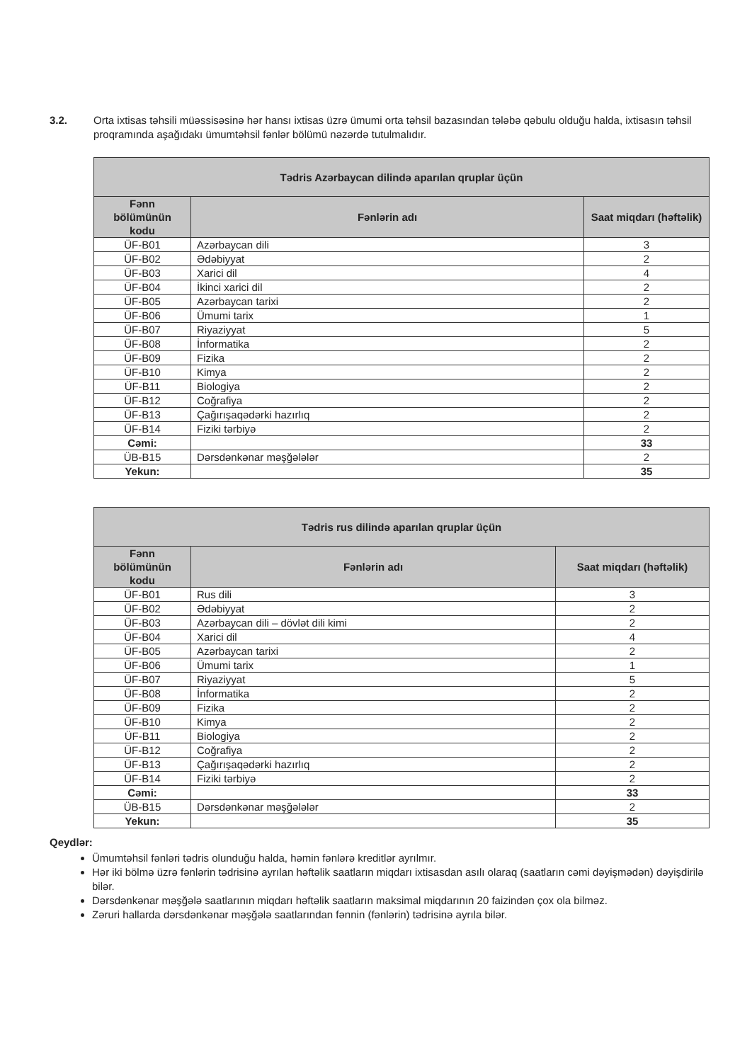3.2. Orta ixtisas təhsili müəssisəsinə hər hansı ixtisas üzrə ümumi orta təhsil bazasından tələbə qəbulu olduğu halda, ixtisasın təhsil proqramında aşağıdakı ümumtəhsil fənlər bölümü nəzərdə tutulmalıdır.
| Tədris Azərbaycan dilində aparılan qruplar üçün | | |
| --- | --- | --- |
| Fənn bölümünün kodu | Fənlərin adı | Saat miqdarı (həftəlik) |
| ÜF-B01 | Azərbaycan dili | 3 |
| ÜF-B02 | Ədəbiyyat | 2 |
| ÜF-B03 | Xarici dil | 4 |
| ÜF-B04 | İkinci xarici dil | 2 |
| ÜF-B05 | Azərbaycan tarixi | 2 |
| ÜF-B06 | Ümumi tarix | 1 |
| ÜF-B07 | Riyaziyyat | 5 |
| ÜF-B08 | İnformatika | 2 |
| ÜF-B09 | Fizika | 2 |
| ÜF-B10 | Kimya | 2 |
| ÜF-B11 | Biologiya | 2 |
| ÜF-B12 | Coğrafiya | 2 |
| ÜF-B13 | Çağırışaqədərki hazırlıq | 2 |
| ÜF-B14 | Fiziki tərbiyə | 2 |
| Cəmi: | | 33 |
| ÜB-B15 | Dərsdənkənar məşğələlər | 2 |
| Yekun: | | 35 |
| Tədris rus dilində aparılan qruplar üçün | | |
| --- | --- | --- |
| Fənn bölümünün kodu | Fənlərin adı | Saat miqdarı (həftəlik) |
| ÜF-B01 | Rus dili | 3 |
| ÜF-B02 | Ədəbiyyat | 2 |
| ÜF-B03 | Azərbaycan dili – dövlət dili kimi | 2 |
| ÜF-B04 | Xarici dil | 4 |
| ÜF-B05 | Azərbaycan tarixi | 2 |
| ÜF-B06 | Ümumi tarix | 1 |
| ÜF-B07 | Riyaziyyat | 5 |
| ÜF-B08 | İnformatika | 2 |
| ÜF-B09 | Fizika | 2 |
| ÜF-B10 | Kimya | 2 |
| ÜF-B11 | Biologiya | 2 |
| ÜF-B12 | Coğrafiya | 2 |
| ÜF-B13 | Çağırışaqədərki hazırlıq | 2 |
| ÜF-B14 | Fiziki tərbiyə | 2 |
| Cəmi: | | 33 |
| ÜB-B15 | Dərsdənkənar məşğələlər | 2 |
| Yekun: | | 35 |
Qeydlər:
Ümumtəhsil fənləri tədris olunduğu halda, həmin fənlərə kreditlər ayrılmır.
Hər iki bölmə üzrə fənlərin tədrisinə ayrılan həftəlik saatların miqdarı ixtisasdan asılı olaraq (saatların cəmi dəyişmədən) dəyişdirilə bilər.
Dərsdənkənar məşğələ saatlarının miqdarı həftəlik saatların maksimal miqdarının 20 faizindən çox ola bilməz.
Zəruri hallarda dərsdənkənar məşğələ saatlarından fənnin (fənlərin) tədrisinə ayrıla bilər.